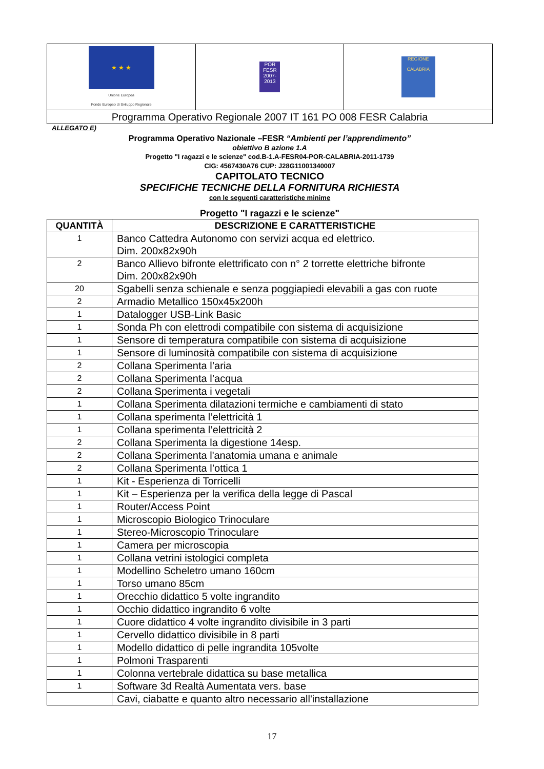| ★ ★ ★ Unione Europea Fondo Europeo di Sviluppo Regionale | POR FESR 2007-2013 | REGIONE CALABRIA |
| Programma Operativo Regionale 2007 IT 161 PO 008 FESR Calabria | | |
ALLEGATO E)
Programma Operativo Nazionale –FESR “Ambienti per l’apprendimento”
obiettivo B azione 1.A
Progetto "I ragazzi e le scienze" cod.B-1.A-FESR04-POR-CALABRIA-2011-1739
CIG: 4567430A76 CUP: J28G11001340007
CAPITOLATO TECNICO
SPECIFICHE TECNICHE DELLA FORNITURA RICHIESTA
con le seguenti caratteristiche minime
Progetto "I ragazzi e le scienze"
| QUANTITÀ | DESCRIZIONE E CARATTERISTICHE |
| --- | --- |
| 1 | Banco Cattedra Autonomo con servizi acqua ed elettrico. Dim. 200x82x90h |
| 2 | Banco Allievo bifronte elettrificato con n° 2 torrette elettriche bifronte Dim. 200x82x90h |
| 20 | Sgabelli senza schienale e senza poggiapiedi elevabili a gas con ruote |
| 2 | Armadio Metallico 150x45x200h |
| 1 | Datalogger USB-Link Basic |
| 1 | Sonda Ph con elettrodi compatibile con sistema di acquisizione |
| 1 | Sensore di temperatura compatibile con sistema di acquisizione |
| 1 | Sensore di luminosità compatibile con sistema di acquisizione |
| 2 | Collana Sperimenta l’aria |
| 2 | Collana Sperimenta l’acqua |
| 2 | Collana Sperimenta i vegetali |
| 1 | Collana Sperimenta dilatazioni termiche e cambiamenti di stato |
| 1 | Collana sperimenta l’elettricità 1 |
| 1 | Collana sperimenta l’elettricità 2 |
| 2 | Collana Sperimenta la digestione 14esp. |
| 2 | Collana Sperimenta l'anatomia umana e animale |
| 2 | Collana Sperimenta l’ottica 1 |
| 1 | Kit - Esperienza di Torricelli |
| 1 | Kit – Esperienza per la verifica della legge di Pascal |
| 1 | Router/Access Point |
| 1 | Microscopio Biologico Trinoculare |
| 1 | Stereo-Microscopio Trinoculare |
| 1 | Camera per microscopia |
| 1 | Collana vetrini istologici completa |
| 1 | Modellino Scheletro umano 160cm |
| 1 | Torso umano 85cm |
| 1 | Orecchio didattico 5 volte ingrandito |
| 1 | Occhio didattico ingrandito 6 volte |
| 1 | Cuore didattico 4 volte ingrandito divisibile in 3 parti |
| 1 | Cervello didattico divisibile in 8 parti |
| 1 | Modello didattico di pelle ingrandita 105volte |
| 1 | Polmoni Trasparenti |
| 1 | Colonna vertebrale didattica su base metallica |
| 1 | Software 3d Realtà Aumentata vers. base |
| | Cavi, ciabatte e quanto altro necessario all'installazione |
17